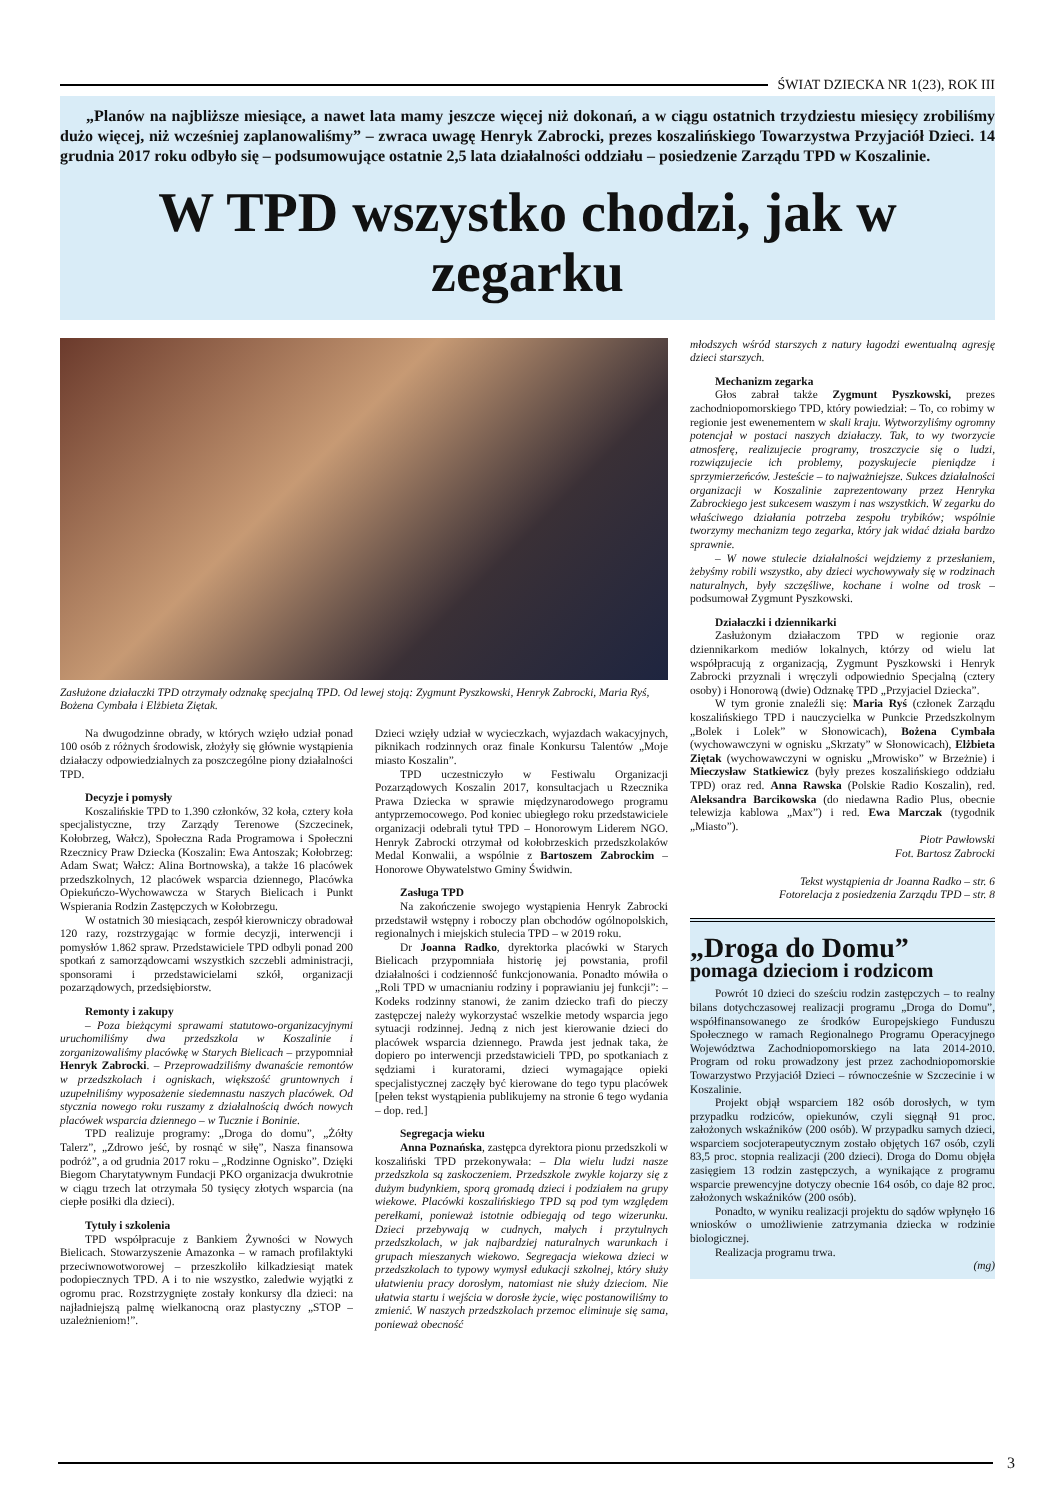ŚWIAT DZIECKA NR 1(23), ROK III
„Planów na najbliższe miesiące, a nawet lata mamy jeszcze więcej niż dokonań, a w ciągu ostatnich trzydziestu miesięcy zrobiliśmy dużo więcej, niż wcześniej zaplanowaliśmy” – zwraca uwagę Henryk Zabrocki, prezes koszalińskiego Towarzystwa Przyjaciół Dzieci. 14 grudnia 2017 roku odbyło się – podsumowujące ostatnie 2,5 lata działalności oddziału – posiedzenie Zarządu TPD w Koszalinie.
W TPD wszystko chodzi, jak w zegarku
Zasłużone działaczki TPD otrzymały odznakę specjalną TPD. Od lewej stoją: Zygmunt Pyszkowski, Henryk Zabrocki, Maria Ryś, Bożena Cymbała i Elżbieta Ziętak.
Na dwugodzinne obrady, w których wzięło udział ponad 100 osób z różnych środowisk, złożyły się głównie wystąpienia działaczy odpowiedzialnych za poszczególne piony działalności TPD.
Decyzje i pomysły
Koszalińskie TPD to 1.390 członków, 32 koła, cztery koła specjalistyczne, trzy Zarządy Terenowe (Szczecinek, Kołobrzeg, Wałcz), Społeczna Rada Programowa i Społeczni Rzecznicy Praw Dziecka (Koszalin: Ewa Antoszak; Kołobrzeg: Adam Swat; Wałcz: Alina Bortnowska), a także 16 placówek przedszkolnych, 12 placówek wsparcia dziennego, Placówka Opiekuńczo-Wychowawcza w Starych Bielicach i Punkt Wspierania Rodzin Zastępczych w Kołobrzegu.
W ostatnich 30 miesiącach, zespół kierowniczy obradował 120 razy, rozstrzygając w formie decyzji, interwencji i pomysłów 1.862 spraw. Przedstawiciele TPD odbyli ponad 200 spotkań z samorządowcami wszystkich szczebli administracji, sponsorami i przedstawicielami szkół, organizacji pozarządowych, przedsiębiorstw.
Remonty i zakupy
– Poza bieżącymi sprawami statutowo-organizacyjnymi uruchomiliśmy dwa przedszkola w Koszalinie i zorganizowaliśmy placówkę w Starych Bielicach – przypomniał Henryk Zabrocki. – Przeprowadziliśmy dwanaście remontów w przedszkolach i ogniskach, większość gruntownych i uzupełniliśmy wyposażenie siedemnastu naszych placówek. Od stycznia nowego roku ruszamy z działalnością dwóch nowych placówek wsparcia dziennego – w Tucznie i Boninie.
TPD realizuje programy: „Droga do domu”, „Żółty Talerz”, „Zdrowo jeść, by rosnąć w siłę”, Nasza finansowa podróż”, a od grudnia 2017 roku – „Rodzinne Ognisko”. Dzięki Biegom Charytatywnym Fundacji PKO organizacja dwukrotnie w ciągu trzech lat otrzymała 50 tysięcy złotych wsparcia (na ciepłe posiłki dla dzieci).
Tytuły i szkolenia
TPD współpracuje z Bankiem Żywności w Nowych Bielicach. Stowarzyszenie Amazonka – w ramach profilaktyki przeciwnowotworowej – przeszkoliło kilkadziesiąt matek podopiecznych TPD. A i to nie wszystko, zaledwie wyjątki z ogromu prac. Rozstrzygnięte zostały konkursy dla dzieci: na najładniejszą palmę wielkanocną oraz plastyczny „STOP – uzależnieniom!”.
Dzieci wzięły udział w wycieczkach, wyjazdach wakacyjnych, piknikach rodzinnych oraz finale Konkursu Talentów „Moje miasto Koszalin”.
TPD uczestniczyło w Festiwalu Organizacji Pozarządowych Koszalin 2017, konsultacjach u Rzecznika Prawa Dziecka w sprawie międzynarodowego programu antyprzemocowego. Pod koniec ubiegłego roku przedstawiciele organizacji odebrali tytuł TPD – Honorowym Liderem NGO. Henryk Zabrocki otrzymał od kołobrzeskich przedszkolaków Medal Konwalii, a wspólnie z Bartoszem Zabrockim – Honorowe Obywatelstwo Gminy Świdwin.
Zasługa TPD
Na zakończenie swojego wystąpienia Henryk Zabrocki przedstawił wstępny i roboczy plan obchodów ogólnopolskich, regionalnych i miejskich stulecia TPD – w 2019 roku.
Dr Joanna Radko, dyrektorka placówki w Starych Bielicach przypomniała historię jej powstania, profil działalności i codzienność funkcjonowania. Ponadto mówiła o „Roli TPD w umacnianiu rodziny i poprawianiu jej funkcji”: – Kodeks rodzinny stanowi, że zanim dziecko trafi do pieczy zastępczej należy wykorzystać wszelkie metody wsparcia jego sytuacji rodzinnej. Jedną z nich jest kierowanie dzieci do placówek wsparcia dziennego. Prawda jest jednak taka, że dopiero po interwencji przedstawicieli TPD, po spotkaniach z sędziami i kuratorami, dzieci wymagające opieki specjalistycznej zaczęły być kierowane do tego typu placówek [pełen tekst wystąpienia publikujemy na stronie 6 tego wydania – dop. red.]
Segregacja wieku
Anna Poznańska, zastępca dyrektora pionu przedszkoli w koszaliński TPD przekonywała: – Dla wielu ludzi nasze przedszkola są zaskoczeniem. Przedszkole zwykle kojarzy się z dużym budynkiem, sporą gromadą dzieci i podziałem na grupy wiekowe. Placówki koszalińskiego TPD są pod tym względem perełkami, ponieważ istotnie odbiegają od tego wizerunku. Dzieci przebywają w cudnych, małych i przytulnych przedszkolach, w jak najbardziej naturalnych warunkach i grupach mieszanych wiekowo. Segregacja wiekowa dzieci w przedszkolach to typowy wymysł edukacji szkolnej, który służy ułatwieniu pracy dorosłym, natomiast nie służy dzieciom. Nie ułatwia startu i wejścia w dorosłe życie, więc postanowiliśmy to zmienić. W naszych przedszkolach przemoc eliminuje się sama, ponieważ obecność
młodszych wśród starszych z natury łagodzi ewentualną agresję dzieci starszych.
Mechanizm zegarka
Głos zabrał także Zygmunt Pyszkowski, prezes zachodniopomorskiego TPD, który powiedział: – To, co robimy w regionie jest ewenementem w skali kraju. Wytworzyliśmy ogromny potencjał w postaci naszych działaczy. Tak, to wy tworzycie atmosferę, realizujecie programy, troszczycie się o ludzi, rozwiązujecie ich problemy, pozyskujecie pieniądze i sprzymierzeńców. Jesteście – to najważniejsze. Sukces działalności organizacji w Koszalinie zaprezentowany przez Henryka Zabrockiego jest sukcesem waszym i nas wszystkich. W zegarku do właściwego działania potrzeba zespołu trybików; wspólnie tworzymy mechanizm tego zegarka, który jak widać działa bardzo sprawnie.
– W nowe stulecie działalności wejdziemy z przesłaniem, żebyśmy robili wszystko, aby dzieci wychowywały się w rodzinach naturalnych, były szczęśliwe, kochane i wolne od trosk – podsumował Zygmunt Pyszkowski.
Działaczki i dziennikarki
Zasłużonym działaczom TPD w regionie oraz dziennikarkom mediów lokalnych, którzy od wielu lat współpracują z organizacją, Zygmunt Pyszkowski i Henryk Zabrocki przyznali i wręczyli odpowiednio Specjalną (cztery osoby) i Honorową (dwie) Odznakę TPD „Przyjaciel Dziecka”.
W tym gronie znaleźli się: Maria Ryś (członek Zarządu koszalińskiego TPD i nauczycielka w Punkcie Przedszkolnym „Bolek i Lolek” w Słonowicach), Bożena Cymbała (wychowawczyni w ognisku „Skrzaty” w Słonowicach), Elżbieta Ziętak (wychowawczyni w ognisku „Mrowisko” w Brzeżnie) i Mieczysław Statkiewicz (były prezes koszalińskiego oddziału TPD) oraz red. Anna Rawska (Polskie Radio Koszalin), red. Aleksandra Barcikowska (do niedawna Radio Plus, obecnie telewizja kablowa „Max”) i red. Ewa Marczak (tygodnik „Miasto”).
Piotr Pawłowski
Fot. Bartosz Zabrocki
Tekst wystąpienia dr Joanna Radko – str. 6
Fotorelacja z posiedzenia Zarządu TPD – str. 8
„Droga do Domu”
pomaga dzieciom i rodzicom
Powrót 10 dzieci do sześciu rodzin zastępczych – to realny bilans dotychczasowej realizacji programu „Droga do Domu”, współfinansowanego ze środków Europejskiego Funduszu Społecznego w ramach Regionalnego Programu Operacyjnego Województwa Zachodniopomorskiego na lata 2014-2010. Program od roku prowadzony jest przez zachodniopomorskie Towarzystwo Przyjaciół Dzieci – równocześnie w Szczecinie i w Koszalinie.
Projekt objął wsparciem 182 osób dorosłych, w tym przypadku rodziców, opiekunów, czyli sięgnął 91 proc. założonych wskaźników (200 osób). W przypadku samych dzieci, wsparciem socjoterapeutycznym zostało objętych 167 osób, czyli 83,5 proc. stopnia realizacji (200 dzieci). Droga do Domu objęła zasięgiem 13 rodzin zastępczych, a wynikające z programu wsparcie prewencyjne dotyczy obecnie 164 osób, co daje 82 proc. założonych wskaźników (200 osób).
Ponadto, w wyniku realizacji projektu do sądów wpłynęło 16 wniosków o umożliwienie zatrzymania dziecka w rodzinie biologicznej.
Realizacja programu trwa.
(mg)
3